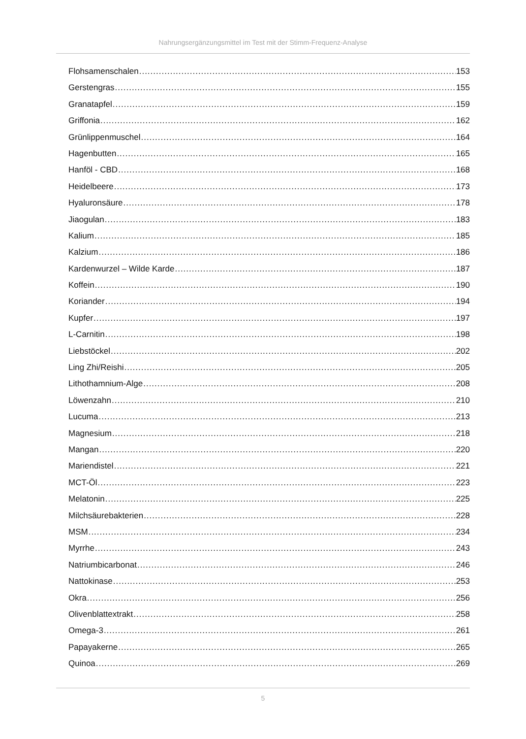Nahrungsergänzungsmittel im Test mit der Stimm-Frequenz-Analyse
Flohsamenschalen 153
Gerstengras 155
Granatapfel 159
Griffonia 162
Grünlippenmuschel 164
Hagenbutten 165
Hanföl - CBD 168
Heidelbeere 173
Hyaluronsäure 178
Jiaogulan 183
Kalium 185
Kalzium 186
Kardenwurzel – Wilde Karde 187
Koffein 190
Koriander 194
Kupfer 197
L-Carnitin 198
Liebstöckel 202
Ling Zhi/Reishi 205
Lithothamnium-Alge 208
Löwenzahn 210
Lucuma 213
Magnesium 218
Mangan 220
Mariendistel 221
MCT-Öl 223
Melatonin 225
Milchsäurebakterien 228
MSM 234
Myrrhe 243
Natriumbicarbonat 246
Nattokinase 253
Okra 256
Olivenblattextrakt 258
Omega-3 261
Papayakerne 265
Quinoa 269
5